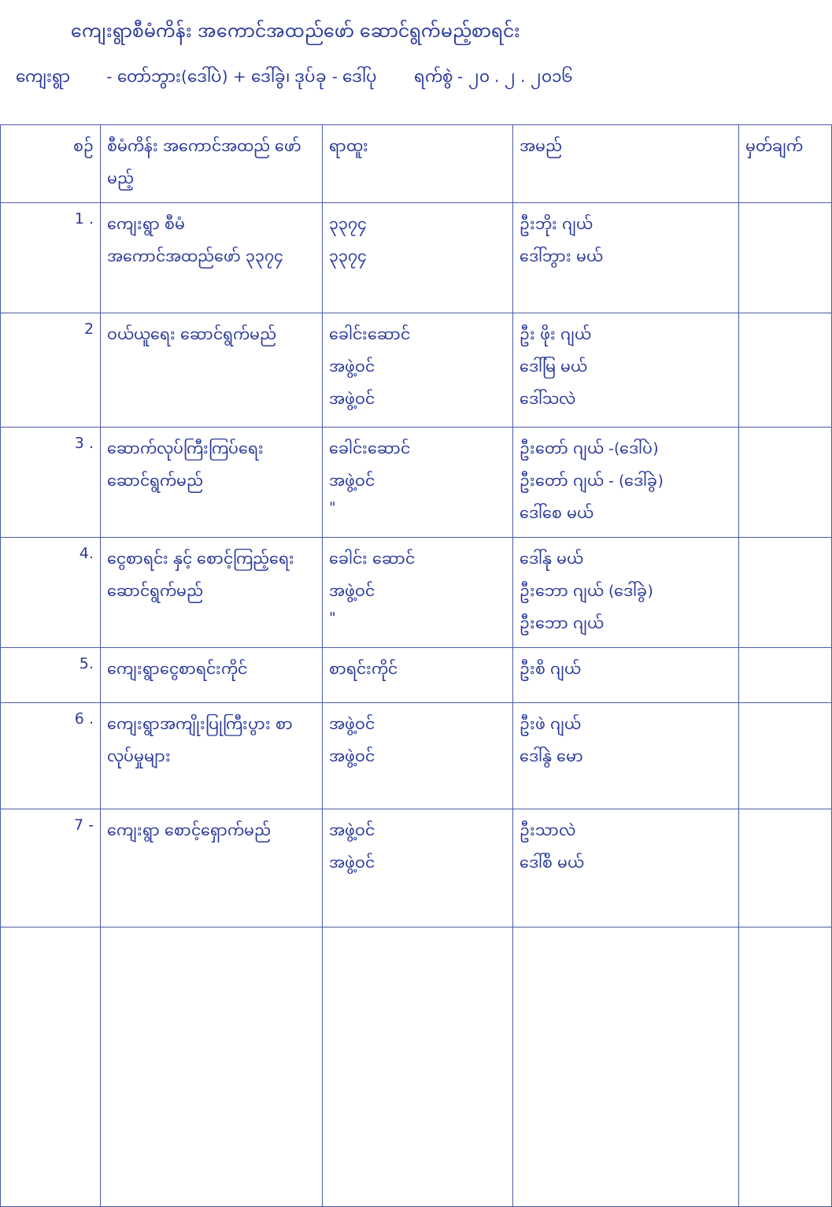ကျေးရွာစီမံကိန်း အကောင်အထည်ဖော် ဆောင်ရွက်မည့်စာရင်း
ကျေးရွာ - တော်ဘွား(ဒေါ်ပဲ) + ဒေါ်ခွဲ၊ ဒုပ်ခု - ဒေါ်ပု ရက်စွဲ - ၂၀ . ၂ . ၂၀၁၆
| စဉ် | စီမံကိန်း အကောင်အထည် ဖော်မည့် | ရာထူး | အမည် | မှတ်ချက် |
| --- | --- | --- | --- | --- |
| 1 . | ကျေးရွာ စီမံအကောင်အထည်ဖော် ၃၃၇၄ | ၃၃၇၄ ၃၃၇၄ | ဦးဘိုး ဂျယ် ဒေါ်ဘွား မယ် | |
| 2 | ဝယ်ယူရေး ဆောင်ရွက်မည် | ခေါင်းဆောင် အဖွဲ့ဝင် အဖွဲ့ဝင် | ဦး ဖိုး ဂျယ် ဒေါ်မြ မယ် ဒေါ်သလဲ | |
| 3 . | ဆောက်လုပ်ကြီးကြပ်ရေး ဆောင်ရွက်မည် | ခေါင်းဆောင် အဖွဲ့ဝင် " | ဦးတော် ဂျယ် -(ဒေါ်ပဲ) ဦးတော် ဂျယ် - (ဒေါ်ခွဲ) ဒေါ်စေ မယ် | |
| 4. | ငွေစာရင်း နှင့် စောင့်ကြည့်ရေး ဆောင်ရွက်မည် | ခေါင်း ဆောင် အဖွဲ့ဝင် " | ဒေါ်နု မယ် ဦးဘော ဂျယ် (ဒေါ်ခွဲ) ဦးဘော ဂျယ် | |
| 5. | ကျေးရွာငွေစာရင်းကိုင် | စာရင်းကိုင် | ဦးစိ ဂျယ် | |
| 6 . | ကျေးရွာအကျိုးပြုကြီးပွား စာလုပ်မှုများ | အဖွဲ့ဝင် အဖွဲ့ဝင် | ဦးဖဲ ဂျယ် ဒေါ်နွဲ မော | |
| 7 - | ကျေးရွာ စောင့်ရှောက်မည် | အဖွဲ့ဝင် အဖွဲ့ဝင် | ဦးသာလဲ ဒေါ်စိ မယ် | |